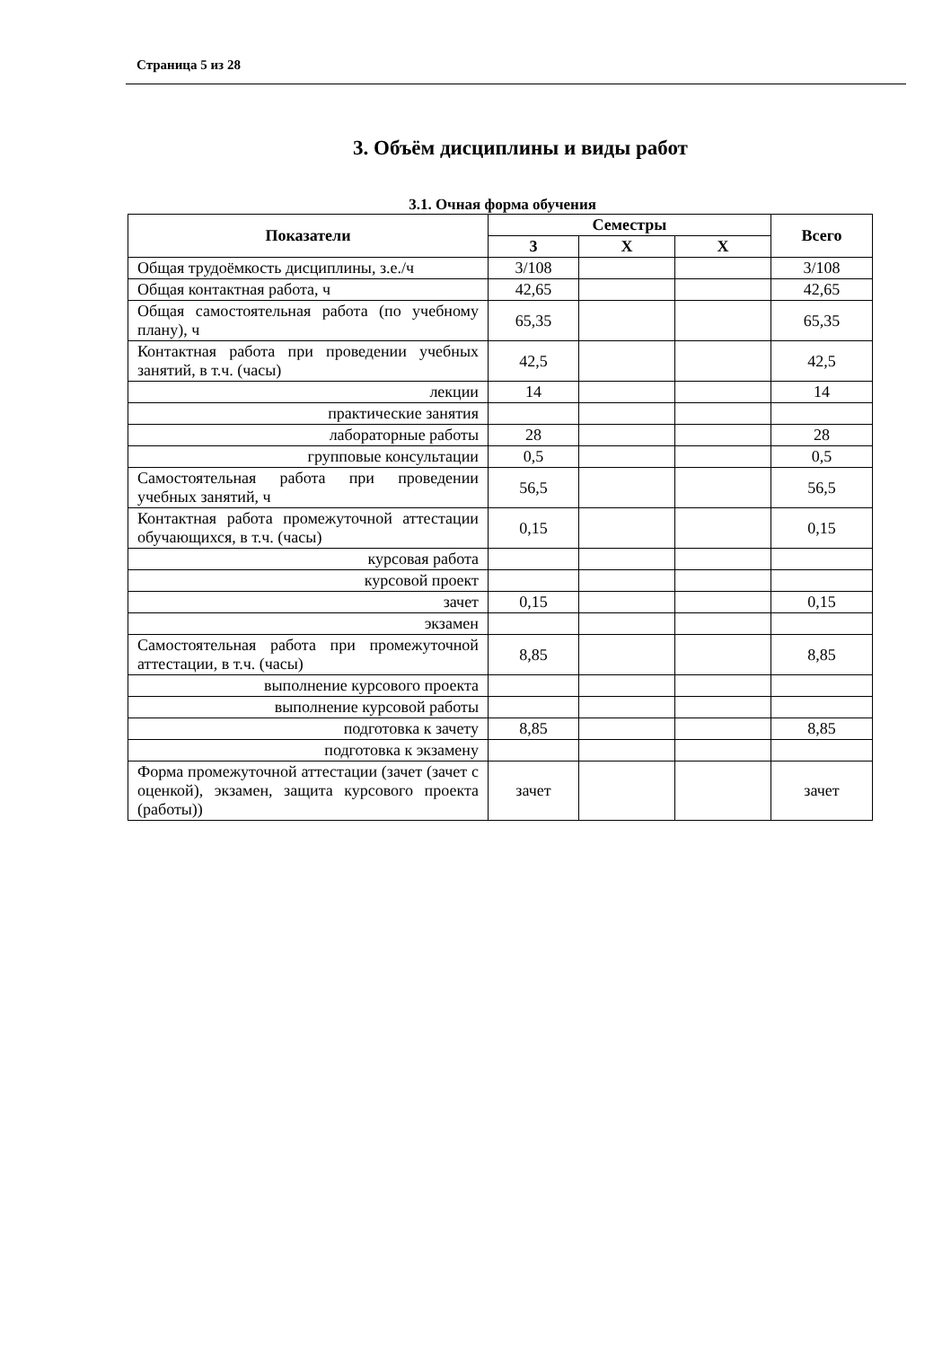Страница 5 из 28
3. Объём дисциплины и виды работ
3.1. Очная форма обучения
| Показатели | Семестры | | | Всего |
| --- | --- | --- | --- | --- |
| | 3 | Х | Х | |
| Общая трудоёмкость дисциплины, з.е./ч | 3/108 | | | 3/108 |
| Общая контактная работа, ч | 42,65 | | | 42,65 |
| Общая самостоятельная работа (по учебному плану), ч | 65,35 | | | 65,35 |
| Контактная работа при проведении учебных занятий, в т.ч. (часы) | 42,5 | | | 42,5 |
| лекции | 14 | | | 14 |
| практические занятия | | | | |
| лабораторные работы | 28 | | | 28 |
| групповые консультации | 0,5 | | | 0,5 |
| Самостоятельная работа при проведении учебных занятий, ч | 56,5 | | | 56,5 |
| Контактная работа промежуточной аттестации обучающихся, в т.ч. (часы) | 0,15 | | | 0,15 |
| курсовая работа | | | | |
| курсовой проект | | | | |
| зачет | 0,15 | | | 0,15 |
| экзамен | | | | |
| Самостоятельная работа при промежуточной аттестации, в т.ч. (часы) | 8,85 | | | 8,85 |
| выполнение курсового проекта | | | | |
| выполнение курсовой работы | | | | |
| подготовка к зачету | 8,85 | | | 8,85 |
| подготовка к экзамену | | | | |
| Форма промежуточной аттестации (зачет (зачет с оценкой), экзамен, защита курсового проекта (работы)) | зачет | | | зачет |